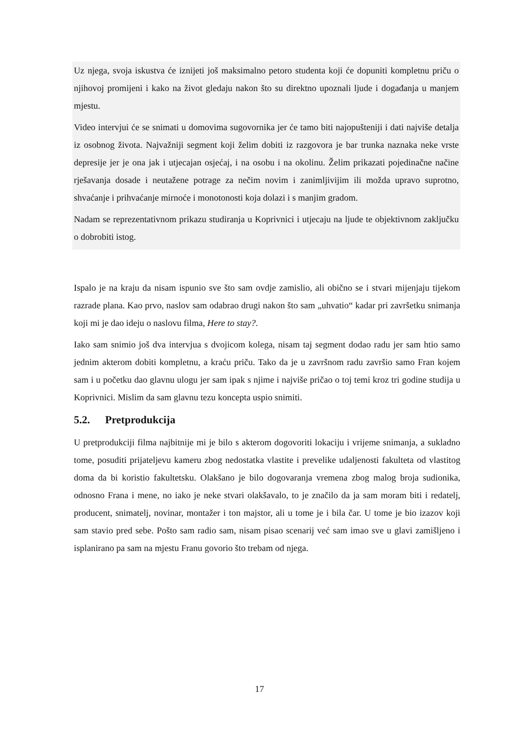Uz njega, svoja iskustva će iznijeti još maksimalno petoro studenta koji će dopuniti kompletnu priču o njihovoj promijeni i kako na život gledaju nakon što su direktno upoznali ljude i događanja u manjem mjestu.
Video intervjui će se snimati u domovima sugovornika jer će tamo biti najopušteniji i dati najviše detalja iz osobnog života. Najvažniji segment koji želim dobiti iz razgovora je bar trunka naznaka neke vrste depresije jer je ona jak i utjecajan osjećaj, i na osobu i na okolinu. Želim prikazati pojedinačne načine rješavanja dosade i neutažene potrage za nečim novim i zanimljivijim ili možda upravo suprotno, shvaćanje i prihvaćanje mirnoće i monotonosti koja dolazi i s manjim gradom.
Nadam se reprezentativnom prikazu studiranja u Koprivnici i utjecaju na ljude te objektivnom zaključku o dobrobiti istog.
Ispalo je na kraju da nisam ispunio sve što sam ovdje zamislio, ali obično se i stvari mijenjaju tijekom razrade plana. Kao prvo, naslov sam odabrao drugi nakon što sam „uhvatio“ kadar pri završetku snimanja koji mi je dao ideju o naslovu filma, Here to stay?.
Iako sam snimio još dva intervjua s dvojicom kolega, nisam taj segment dodao radu jer sam htio samo jednim akterom dobiti kompletnu, a kraću priču. Tako da je u završnom radu završio samo Fran kojem sam i u početku dao glavnu ulogu jer sam ipak s njime i najviše pričao o toj temi kroz tri godine studija u Koprivnici. Mislim da sam glavnu tezu koncepta uspio snimiti.
5.2. Pretprodukcija
U pretprodukciji filma najbitnije mi je bilo s akterom dogovoriti lokaciju i vrijeme snimanja, a sukladno tome, posuditi prijateljevu kameru zbog nedostatka vlastite i prevelike udaljenosti fakulteta od vlastitog doma da bi koristio fakultetsku. Olakšano je bilo dogovaranja vremena zbog malog broja sudionika, odnosno Frana i mene, no iako je neke stvari olakšavalo, to je značilo da ja sam moram biti i redatelj, producent, snimatelj, novinar, montažer i ton majstor, ali u tome je i bila čar. U tome je bio izazov koji sam stavio pred sebe. Pošto sam radio sam, nisam pisao scenarij već sam imao sve u glavi zamišljeno i isplanirano pa sam na mjestu Franu govorio što trebam od njega.
17